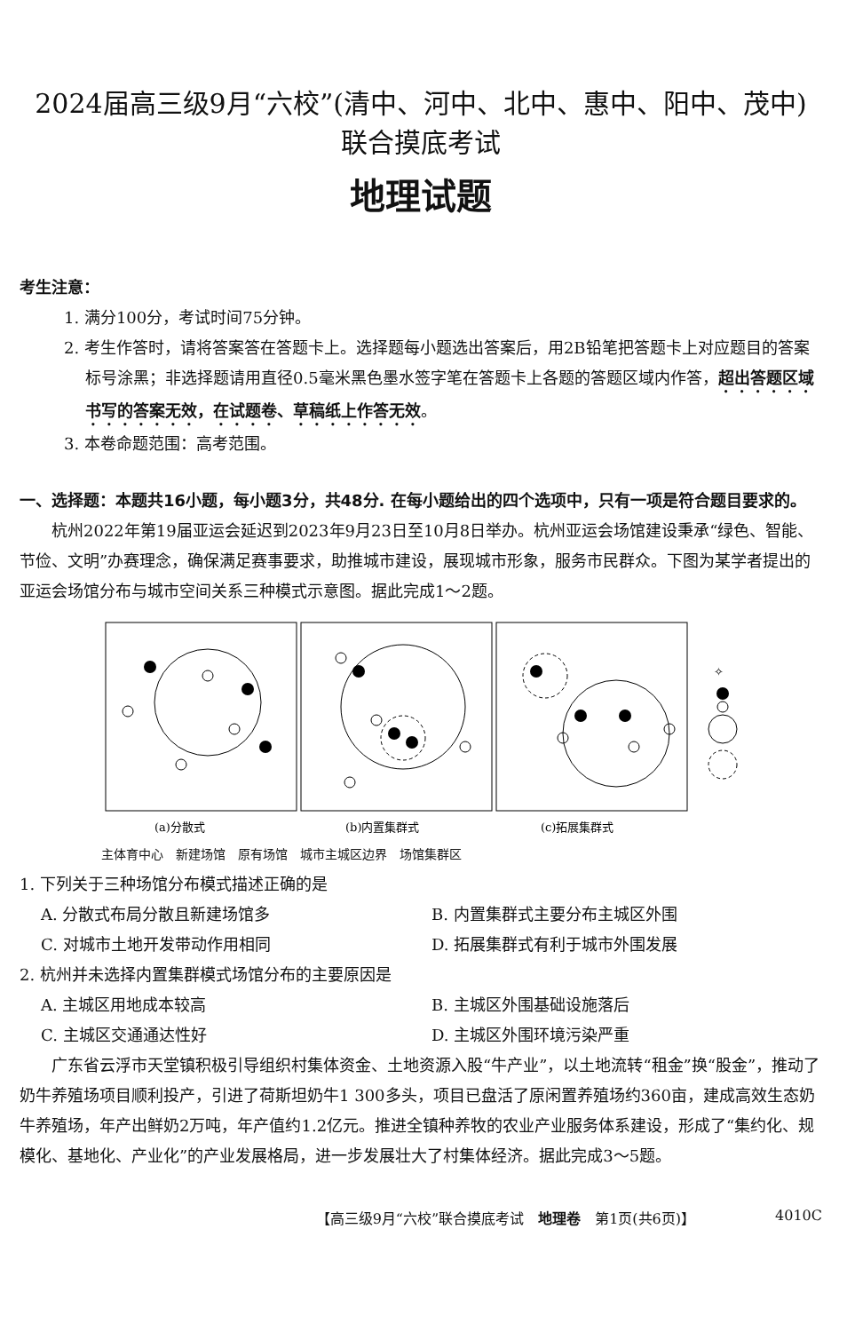2024届高三级9月“六校”(清中、河中、北中、惠中、阳中、茂中)
联合摸底考试
地理试题
考生注意：
1. 满分100分，考试时间75分钟。
2. 考生作答时，请将答案答在答题卡上。选择题每小题选出答案后，用2B铅笔把答题卡上对应题目的答案标号涂黑；非选择题请用直径0.5毫米黑色墨水签字笔在答题卡上各题的答题区域内作答，超出答题区域书写的答案无效，在试题卷、草稿纸上作答无效。
3. 本卷命题范围：高考范围。
一、选择题：本题共16小题，每小题3分，共48分. 在每小题给出的四个选项中，只有一项是符合题目要求的。
杭州2022年第19届亚运会延迟到2023年9月23日至10月8日举办。杭州亚运会场馆建设秉承“绿色、智能、节俭、文明”办赛理念，确保满足赛事要求，助推城市建设，展现城市形象，服务市民群众。下图为某学者提出的亚运会场馆分布与城市空间关系三种模式示意图。据此完成1～2题。
✧
(a)分散式
(b)内置集群式
(c)拓展集群式
主体育中心　新建场馆　原有场馆　城市主城区边界　场馆集群区
1. 下列关于三种场馆分布模式描述正确的是
A. 分散式布局分散且新建场馆多 B. 内置集群式主要分布主城区外围 C. 对城市土地开发带动作用相同 D. 拓展集群式有利于城市外围发展
2. 杭州并未选择内置集群模式场馆分布的主要原因是
A. 主城区用地成本较高 B. 主城区外围基础设施落后 C. 主城区交通通达性好 D. 主城区外围环境污染严重
广东省云浮市天堂镇积极引导组织村集体资金、土地资源入股“牛产业”，以土地流转“租金”换“股金”，推动了奶牛养殖场项目顺利投产，引进了荷斯坦奶牛1 300多头，项目已盘活了原闲置养殖场约360亩，建成高效生态奶牛养殖场，年产出鲜奶2万吨，年产值约1.2亿元。推进全镇种养牧的农业产业服务体系建设，形成了“集约化、规模化、基地化、产业化”的产业发展格局，进一步发展壮大了村集体经济。据此完成3～5题。
【高三级9月“六校”联合摸底考试　地理卷　第1页(共6页)】 4010C